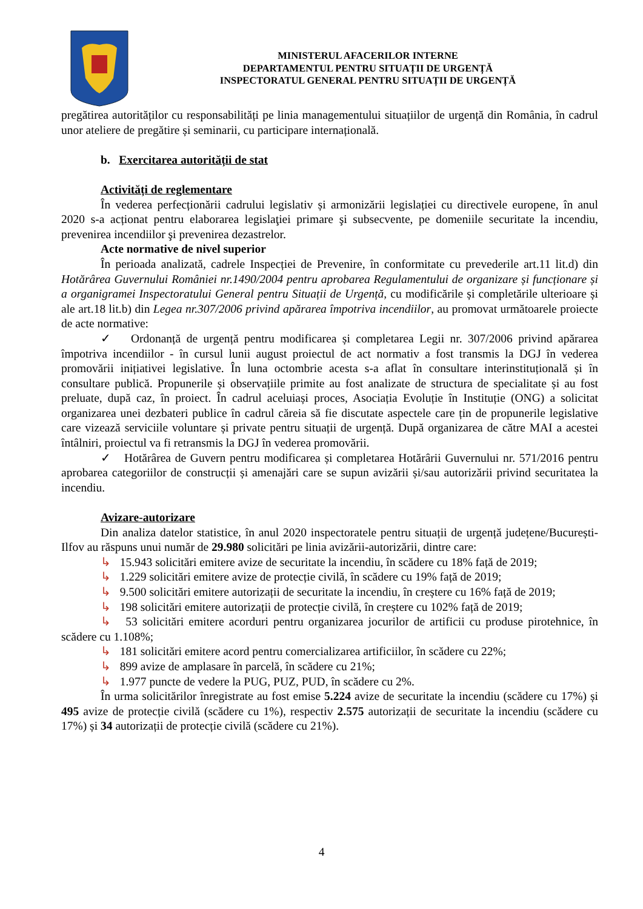MINISTERUL AFACERILOR INTERNE
DEPARTAMENTUL PENTRU SITUAȚII DE URGENȚĂ
INSPECTORATUL GENERAL PENTRU SITUAȚII DE URGENȚĂ
pregătirea autorităților cu responsabilități pe linia managementului situațiilor de urgență din România, în cadrul unor ateliere de pregătire și seminarii, cu participare internațională.
b. Exercitarea autorității de stat
Activități de reglementare
În vederea perfecționării cadrului legislativ și armonizării legislației cu directivele europene, în anul 2020 s-a acționat pentru elaborarea legislaţiei primare şi subsecvente, pe domeniile securitate la incendiu, prevenirea incendiilor şi prevenirea dezastrelor.
Acte normative de nivel superior
În perioada analizată, cadrele Inspecției de Prevenire, în conformitate cu prevederile art.11 lit.d) din Hotărârea Guvernului României nr.1490/2004 pentru aprobarea Regulamentului de organizare și funcționare și a organigramei Inspectoratului General pentru Situații de Urgență, cu modificările și completările ulterioare și ale art.18 lit.b) din Legea nr.307/2006 privind apărarea împotriva incendiilor, au promovat următoarele proiecte de acte normative:
✓ Ordonanță de urgență pentru modificarea și completarea Legii nr. 307/2006 privind apărarea împotriva incendiilor - în cursul lunii august proiectul de act normativ a fost transmis la DGJ în vederea promovării inițiativei legislative. În luna octombrie acesta s-a aflat în consultare interinstituțională și în consultare publică. Propunerile și observațiile primite au fost analizate de structura de specialitate și au fost preluate, după caz, în proiect. În cadrul aceluiași proces, Asociația Evoluție în Instituție (ONG) a solicitat organizarea unei dezbateri publice în cadrul căreia să fie discutate aspectele care țin de propunerile legislative care vizează serviciile voluntare și private pentru situații de urgență. După organizarea de către MAI a acestei întâlniri, proiectul va fi retransmis la DGJ în vederea promovării.
✓ Hotărârea de Guvern pentru modificarea și completarea Hotărârii Guvernului nr. 571/2016 pentru aprobarea categoriilor de construcții și amenajări care se supun avizării și/sau autorizării privind securitatea la incendiu.
Avizare-autorizare
Din analiza datelor statistice, în anul 2020 inspectoratele pentru situații de urgență județene/București-Ilfov au răspuns unui număr de 29.980 solicitări pe linia avizării-autorizării, dintre care:
↳ 15.943 solicitări emitere avize de securitate la incendiu, în scădere cu 18% față de 2019;
↳ 1.229 solicitări emitere avize de protecție civilă, în scădere cu 19% față de 2019;
↳ 9.500 solicitări emitere autorizații de securitate la incendiu, în creștere cu 16% față de 2019;
↳ 198 solicitări emitere autorizații de protecție civilă, în creștere cu 102% față de 2019;
↳ 53 solicitări emitere acorduri pentru organizarea jocurilor de artificii cu produse pirotehnice, în scădere cu 1.108%;
↳ 181 solicitări emitere acord pentru comercializarea artificiilor, în scădere cu 22%;
↳ 899 avize de amplasare în parcelă, în scădere cu 21%;
↳ 1.977 puncte de vedere la PUG, PUZ, PUD, în scădere cu 2%.
În urma solicitărilor înregistrate au fost emise 5.224 avize de securitate la incendiu (scădere cu 17%) și 495 avize de protecție civilă (scădere cu 1%), respectiv 2.575 autorizații de securitate la incendiu (scădere cu 17%) și 34 autorizații de protecție civilă (scădere cu 21%).
4